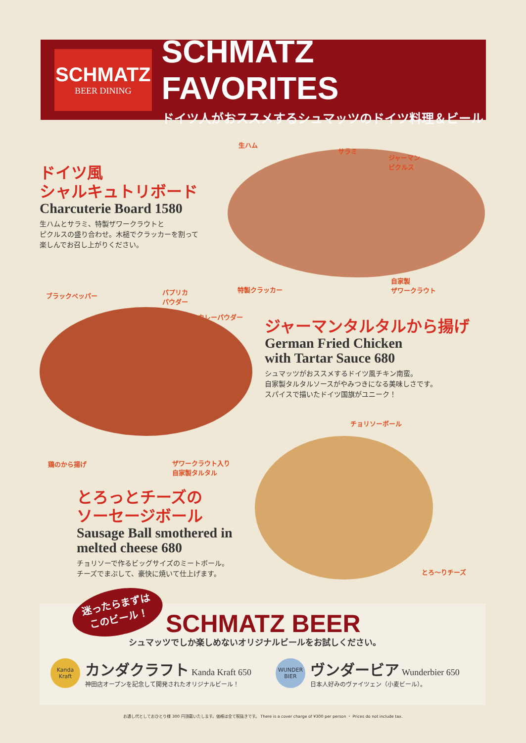SCHMATZ
BEER DINING
SCHMATZ FAVORITES
ドイツ人がおススメするシュマッツのドイツ料理＆ビール
ドイツ風
シャルキュトリボード
Charcuterie Board 1580
生ハムとサラミ、特製ザワークラウトと
ピクルスの盛り合わせ。木槌でクラッカーを割って
楽しんでお召し上がりください。
生ハム
サラミ
ジャーマン
ピクルス
特製クラッカー
自家製
ザワークラウト
ブラックペッパー
パプリカ
パウダー
カレーパウダー
鶏のから揚げ
ザワークラウト入り
自家製タルタル
ジャーマンタルタルから揚げ
German Fried Chicken
with Tartar Sauce 680
シュマッツがおススメするドイツ風チキン南蛮。
自家製タルタルソースがやみつきになる美味しさです。
スパイスで描いたドイツ国旗がユニーク！
チョリソーボール
とろ〜りチーズ
とろっとチーズの
ソーセージボール
Sausage Ball smothered in
melted cheese 680
チョリソーで作るビッグサイズのミートボール。
チーズでまぶして、豪快に焼いて仕上げます。
迷ったらまずは
このビール！
SCHMATZ BEER
シュマッツでしか楽しめないオリジナルビールをお試しください。
Kanda Kraft
カンダクラフト Kanda Kraft 650
神田店オープンを記念して開発されたオリジナルビール！
WUNDER BIER
ヴンダービア Wunderbier 650
日本人好みのヴァイツェン（小麦ビール）。
お通し代としておひとり様 300 円頂戴いたします。価格は全て税抜きです。 There is a cover charge of ¥300 per person ・ Prices do not include tax.